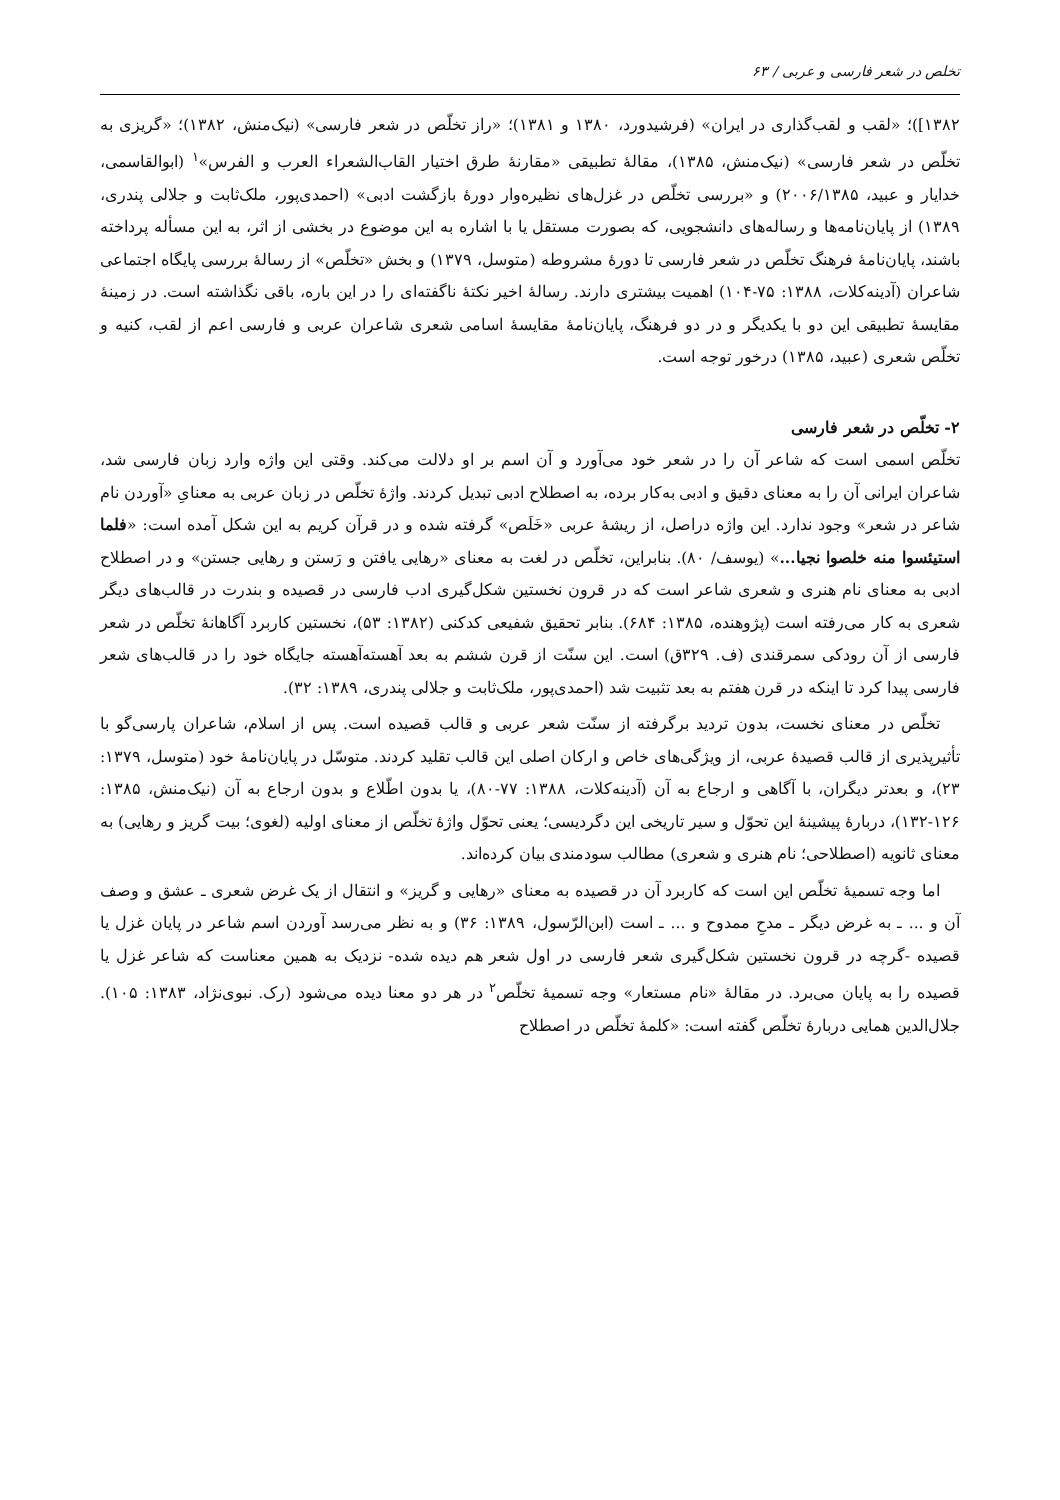تخلص در شعر فارسی و عربی / ۶۳
۱۳۸۲])؛ «لقب و لقب‌گذاری در ایران» (فرشیدورد، ۱۳۸۰ و ۱۳۸۱)؛ «راز تخلّص در شعر فارسی» (نیک‌منش، ۱۳۸۲)؛ «گریزی به تخلّص در شعر فارسی» (نیک‌منش، ۱۳۸۵)، مقالهٔ تطبیقی «مقارنهٔ طرق اختیار القاب‌الشعراء العرب و الفرس»<sup>۱</sup> (ابوالقاسمی، خدایار و عبید، ۲۰۰۶/۱۳۸۵) و «بررسی تخلّص در غزل‌های نظیره‌وار دورهٔ بازگشت ادبی» (احمدی‌پور، ملک‌ثابت و جلالی پندری، ۱۳۸۹) از پایان‌نامه‌ها و رساله‌های دانشجویی، که بصورت مستقل یا با اشاره به این موضوع در بخشی از اثر، به این مسأله پرداخته باشند، پایان‌نامهٔ فرهنگ تخلّص در شعر فارسی تا دورهٔ مشروطه (متوسل، ۱۳۷۹) و بخش «تخلّص» از رسالهٔ بررسی پایگاه اجتماعی شاعران (آدینه‌کلات، ۱۳۸۸: ۷۵-۱۰۴) اهمیت بیشتری دارند. رسالهٔ اخیر نکتهٔ ناگفته‌ای را در این باره، باقی نگذاشته است. در زمینهٔ مقایسهٔ تطبیقی این دو با یکدیگر و در دو فرهنگ، پایان‌نامهٔ مقایسهٔ اسامی شعری شاعران عربی و فارسی اعم از لقب، کنیه و تخلّص شعری (عبید، ۱۳۸۵) درخور توجه است.
۲- تخلّص در شعر فارسی
تخلّص اسمی است که شاعر آن را در شعر خود می‌آورد و آن اسم بر او دلالت می‌کند. وقتی این واژه وارد زبان فارسی شد، شاعران ایرانی آن را به معنای دقیق و ادبی به‌کار برده، به اصطلاح ادبی تبدیل کردند. واژهٔ تخلّص در زبان عربی به معنایِ «آوردن نام شاعر در شعر» وجود ندارد. این واژه دراصل، از ریشهٔ عربی «خَلَص» گرفته شده و در قرآن کریم به این شکل آمده است: «فلما استیئسوا منه خلصوا نجیا...» (یوسف/ ۸۰). بنابراین، تخلّص در لغت به معنای «رهایی یافتن و رَستن و رهایی جستن» و در اصطلاح ادبی به معنای نام هنری و شعری شاعر است که در قرون نخستین شکل‌گیری ادب فارسی در قصیده و بندرت در قالب‌های دیگر شعری به کار می‌رفته است (پژوهنده، ۱۳۸۵: ۶۸۴). بنابر تحقیق شفیعی کدکنی (۱۳۸۲: ۵۳)، نخستین کاربرد آگاهانهٔ تخلّص در شعر فارسی از آن رودکی سمرقندی (ف. ۳۲۹ق) است. این سنّت از قرن ششم به بعد آهسته‌آهسته جایگاه خود را در قالب‌های شعر فارسی پیدا کرد تا اینکه در قرن هفتم به بعد تثبیت شد (احمدی‌پور، ملک‌ثابت و جلالی پندری، ۱۳۸۹: ۳۲).
تخلّص در معنای نخست، بدون تردید برگرفته از سنّت شعر عربی و قالب قصیده است. پس از اسلام، شاعران پارسی‌گو با تأثیرپذیری از قالب قصیدهٔ عربی، از ویژگی‌های خاص و ارکان اصلی این قالب تقلید کردند. متوسّل در پایان‌نامهٔ خود (متوسل، ۱۳۷۹: ۲۳)، و بعدتر دیگران، با آگاهی و ارجاع به آن (آدینه‌کلات، ۱۳۸۸: ۷۷-۸۰)، یا بدون اطّلاع و بدون ارجاع به آن (نیک‌منش، ۱۳۸۵: ۱۲۶-۱۳۲)، دربارهٔ پیشینهٔ این تحوّل و سیر تاریخی این دگردیسی؛ یعنی تحوّل واژهٔ تخلّص از معنای اولیه (لغوی؛ بیت گریز و رهایی) به معنای ثانویه (اصطلاحی؛ نام هنری و شعری) مطالب سودمندی بیان کرده‌اند.
اما وجه تسمیهٔ تخلّص این است که کاربرد آن در قصیده به معنای «رهایی و گریز» و انتقال از یک غرض شعری ـ عشق و وصف آن و ... ـ به غرض دیگر ـ مدحِ ممدوح و ... ـ است (ابن‌الرّسول، ۱۳۸۹: ۳۶) و به نظر می‌رسد آوردن اسم شاعر در پایان غزل یا قصیده -گرچه در قرون نخستین شکل‌گیری شعر فارسی در اول شعر هم دیده شده- نزدیک به همین معناست که شاعر غزل یا قصیده را به پایان می‌برد. در مقالهٔ «نام مستعار» وجه تسمیهٔ تخلّص<sup>۲</sup> در هر دو معنا دیده می‌شود (رک. نبوی‌نژاد، ۱۳۸۳: ۱۰۵). جلال‌الدین همایی دربارهٔ تخلّص گفته است: «کلمهٔ تخلّص در اصطلاح